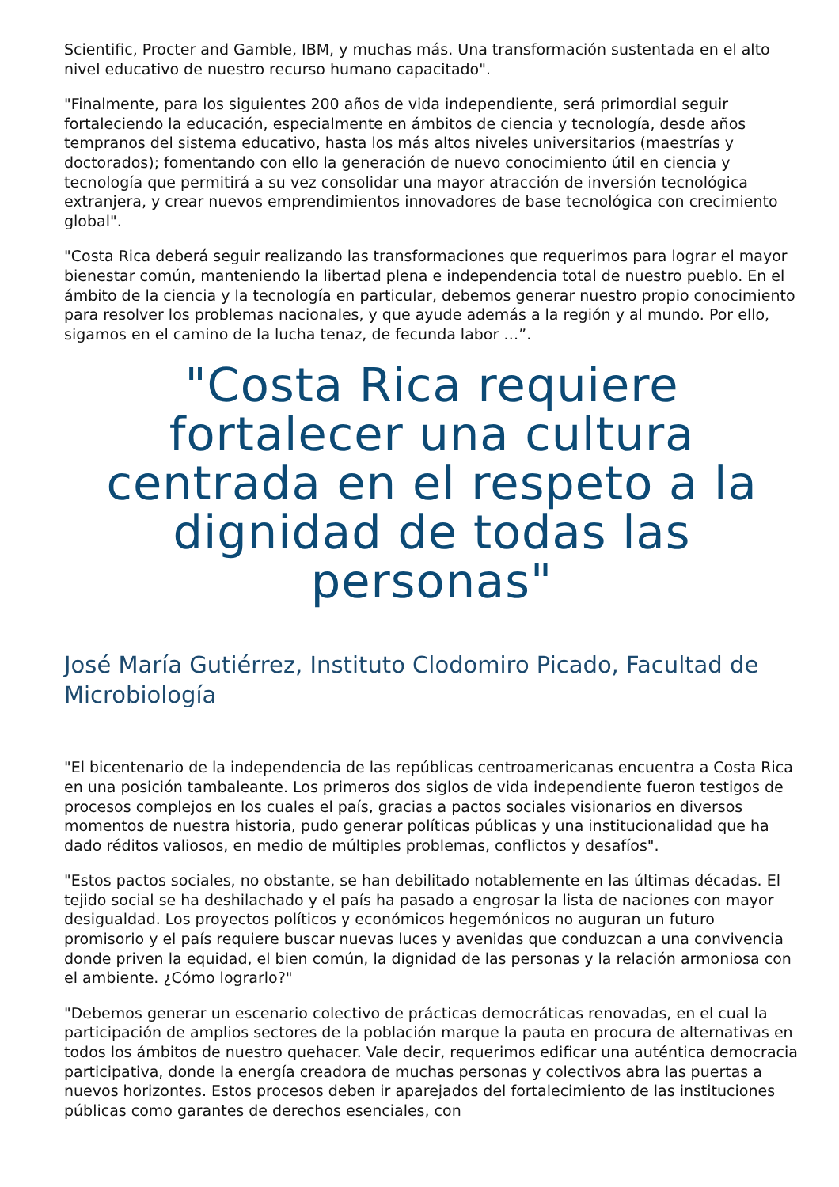Scientific, Procter and Gamble, IBM, y muchas más. Una transformación sustentada en el alto nivel educativo de nuestro recurso humano capacitado".
"Finalmente, para los siguientes 200 años de vida independiente, será primordial seguir fortaleciendo la educación, especialmente en ámbitos de ciencia y tecnología, desde años tempranos del sistema educativo, hasta los más altos niveles universitarios (maestrías y doctorados); fomentando con ello la generación de nuevo conocimiento útil en ciencia y tecnología que permitirá a su vez consolidar una mayor atracción de inversión tecnológica extranjera, y crear nuevos emprendimientos innovadores de base tecnológica con crecimiento global".
"Costa Rica deberá seguir realizando las transformaciones que requerimos para lograr el mayor bienestar común, manteniendo la libertad plena e independencia total de nuestro pueblo. En el ámbito de la ciencia y la tecnología en particular, debemos generar nuestro propio conocimiento para resolver los problemas nacionales, y que ayude además a la región y al mundo. Por ello, sigamos en el camino de la lucha tenaz, de fecunda labor …”.
"Costa Rica requiere fortalecer una cultura centrada en el respeto a la dignidad de todas las personas"
José María Gutiérrez, Instituto Clodomiro Picado, Facultad de Microbiología
"El bicentenario de la independencia de las repúblicas centroamericanas encuentra a Costa Rica en una posición tambaleante. Los primeros dos siglos de vida independiente fueron testigos de procesos complejos en los cuales el país, gracias a pactos sociales visionarios en diversos momentos de nuestra historia, pudo generar políticas públicas y una institucionalidad que ha dado réditos valiosos, en medio de múltiples problemas, conflictos y desafíos".
"Estos pactos sociales, no obstante, se han debilitado notablemente en las últimas décadas. El tejido social se ha deshilachado y el país ha pasado a engrosar la lista de naciones con mayor desigualdad. Los proyectos políticos y económicos hegemónicos no auguran un futuro promisorio y el país requiere buscar nuevas luces y avenidas que conduzcan a una convivencia donde priven la equidad, el bien común, la dignidad de las personas y la relación armoniosa con el ambiente. ¿Cómo lograrlo?"
"Debemos generar un escenario colectivo de prácticas democráticas renovadas, en el cual la participación de amplios sectores de la población marque la pauta en procura de alternativas en todos los ámbitos de nuestro quehacer. Vale decir, requerimos edificar una auténtica democracia participativa, donde la energía creadora de muchas personas y colectivos abra las puertas a nuevos horizontes. Estos procesos deben ir aparejados del fortalecimiento de las instituciones públicas como garantes de derechos esenciales, con